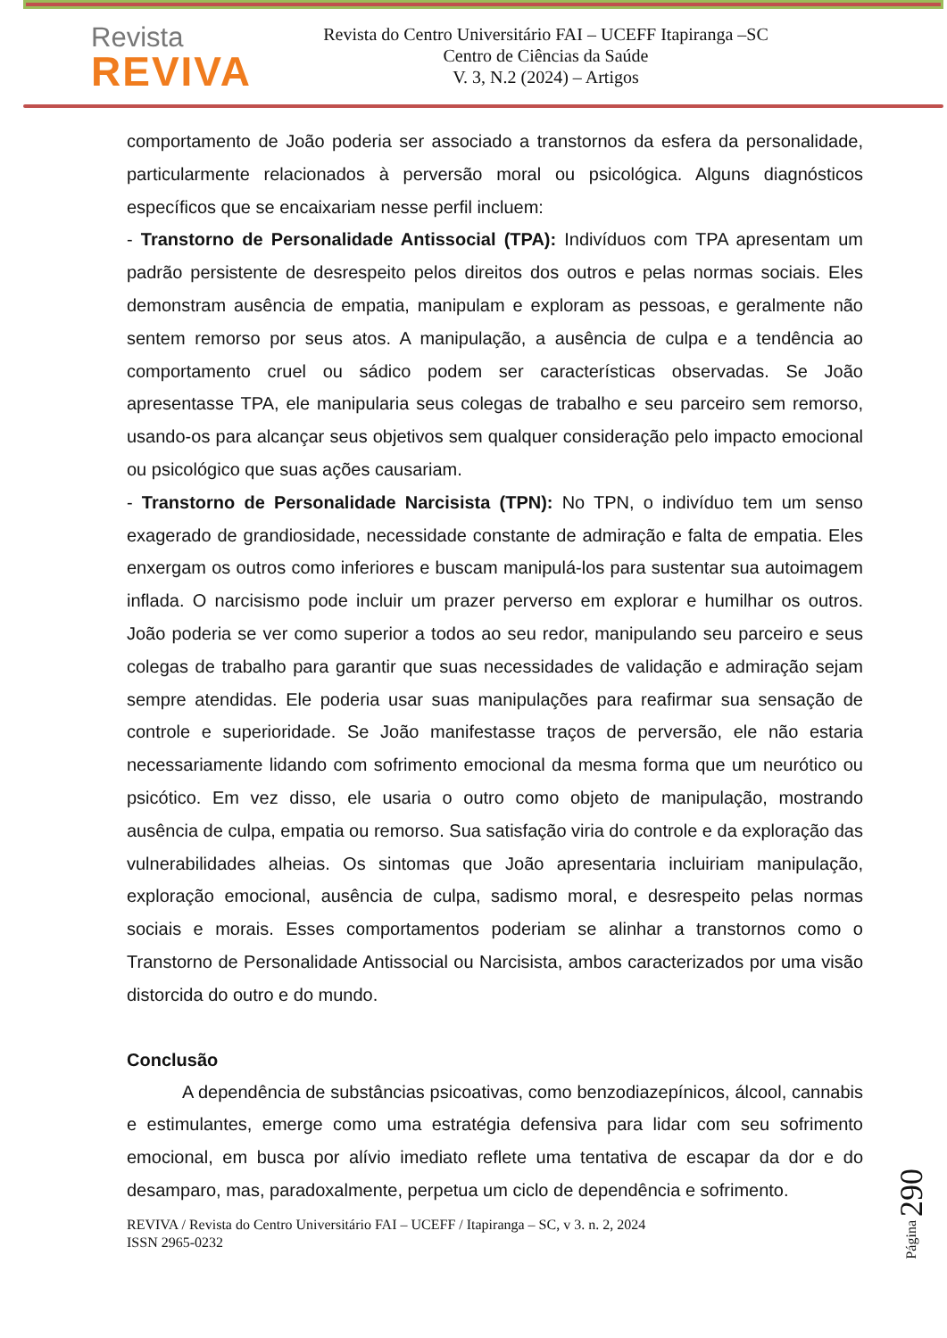Revista
REVIVA
Revista do Centro Universitário FAI – UCEFF Itapiranga –SC
Centro de Ciências da Saúde
V. 3, N.2 (2024) – Artigos
comportamento de João poderia ser associado a transtornos da esfera da personalidade, particularmente relacionados à perversão moral ou psicológica. Alguns diagnósticos específicos que se encaixariam nesse perfil incluem:
- Transtorno de Personalidade Antissocial (TPA): Indivíduos com TPA apresentam um padrão persistente de desrespeito pelos direitos dos outros e pelas normas sociais. Eles demonstram ausência de empatia, manipulam e exploram as pessoas, e geralmente não sentem remorso por seus atos. A manipulação, a ausência de culpa e a tendência ao comportamento cruel ou sádico podem ser características observadas. Se João apresentasse TPA, ele manipularia seus colegas de trabalho e seu parceiro sem remorso, usando-os para alcançar seus objetivos sem qualquer consideração pelo impacto emocional ou psicológico que suas ações causariam.
- Transtorno de Personalidade Narcisista (TPN): No TPN, o indivíduo tem um senso exagerado de grandiosidade, necessidade constante de admiração e falta de empatia. Eles enxergam os outros como inferiores e buscam manipulá-los para sustentar sua autoimagem inflada. O narcisismo pode incluir um prazer perverso em explorar e humilhar os outros. João poderia se ver como superior a todos ao seu redor, manipulando seu parceiro e seus colegas de trabalho para garantir que suas necessidades de validação e admiração sejam sempre atendidas. Ele poderia usar suas manipulações para reafirmar sua sensação de controle e superioridade. Se João manifestasse traços de perversão, ele não estaria necessariamente lidando com sofrimento emocional da mesma forma que um neurótico ou psicótico. Em vez disso, ele usaria o outro como objeto de manipulação, mostrando ausência de culpa, empatia ou remorso. Sua satisfação viria do controle e da exploração das vulnerabilidades alheias. Os sintomas que João apresentaria incluiriam manipulação, exploração emocional, ausência de culpa, sadismo moral, e desrespeito pelas normas sociais e morais. Esses comportamentos poderiam se alinhar a transtornos como o Transtorno de Personalidade Antissocial ou Narcisista, ambos caracterizados por uma visão distorcida do outro e do mundo.
Conclusão
A dependência de substâncias psicoativas, como benzodiazepínicos, álcool, cannabis e estimulantes, emerge como uma estratégia defensiva para lidar com seu sofrimento emocional, em busca por alívio imediato reflete uma tentativa de escapar da dor e do desamparo, mas, paradoxalmente, perpetua um ciclo de dependência e sofrimento.
REVIVA / Revista do Centro Universitário FAI – UCEFF / Itapiranga – SC, v 3. n. 2, 2024
ISSN 2965-0232
Página 290